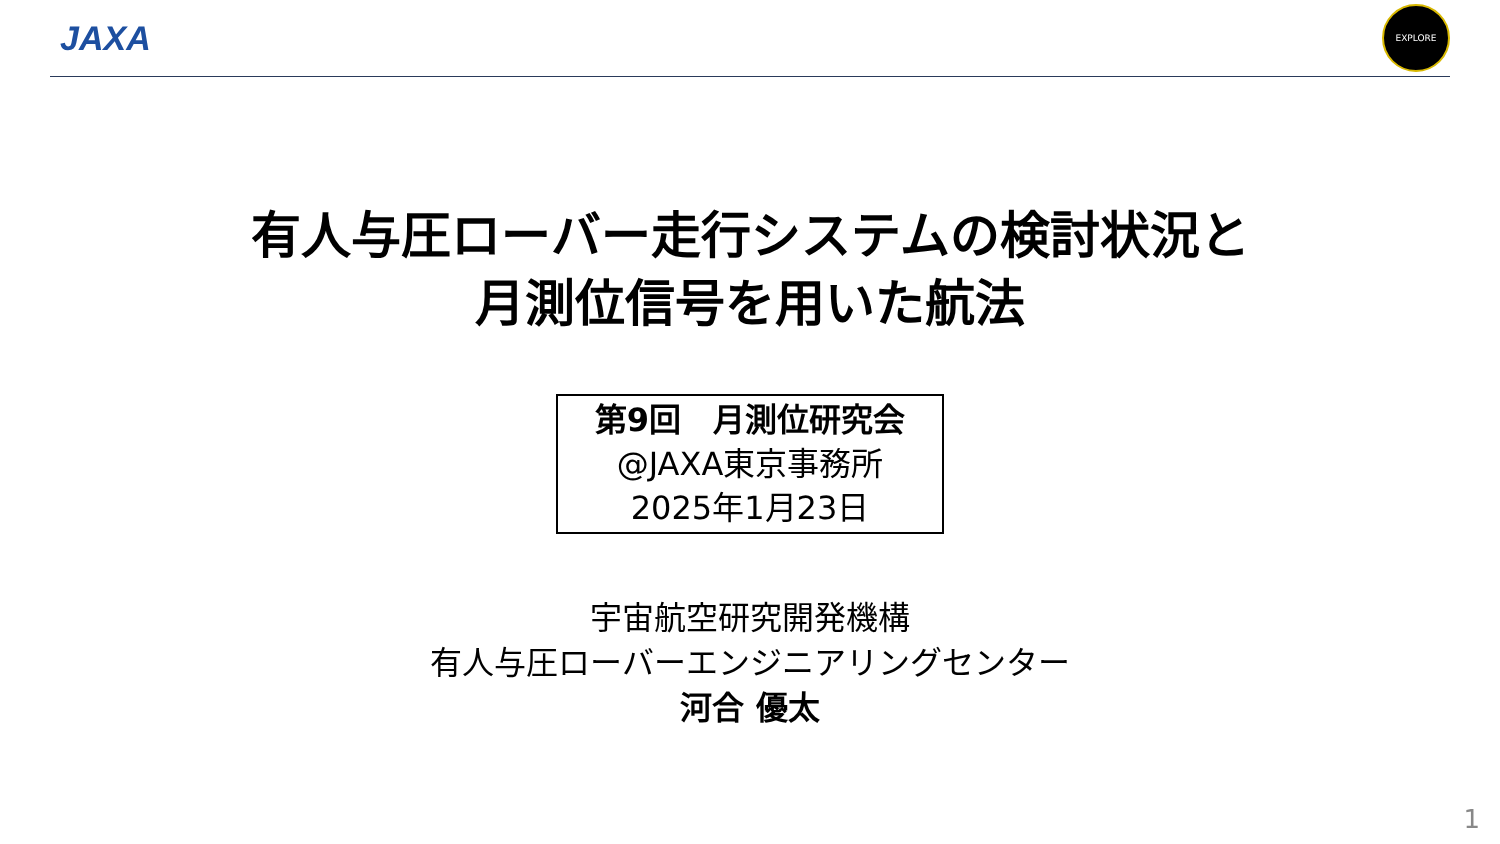JAXA
EXPLORE
有人与圧ローバー走行システムの検討状況と
月測位信号を用いた航法
第9回　月測位研究会
@JAXA東京事務所
2025年1月23日
宇宙航空研究開発機構
有人与圧ローバーエンジニアリングセンター
河合 優太
1